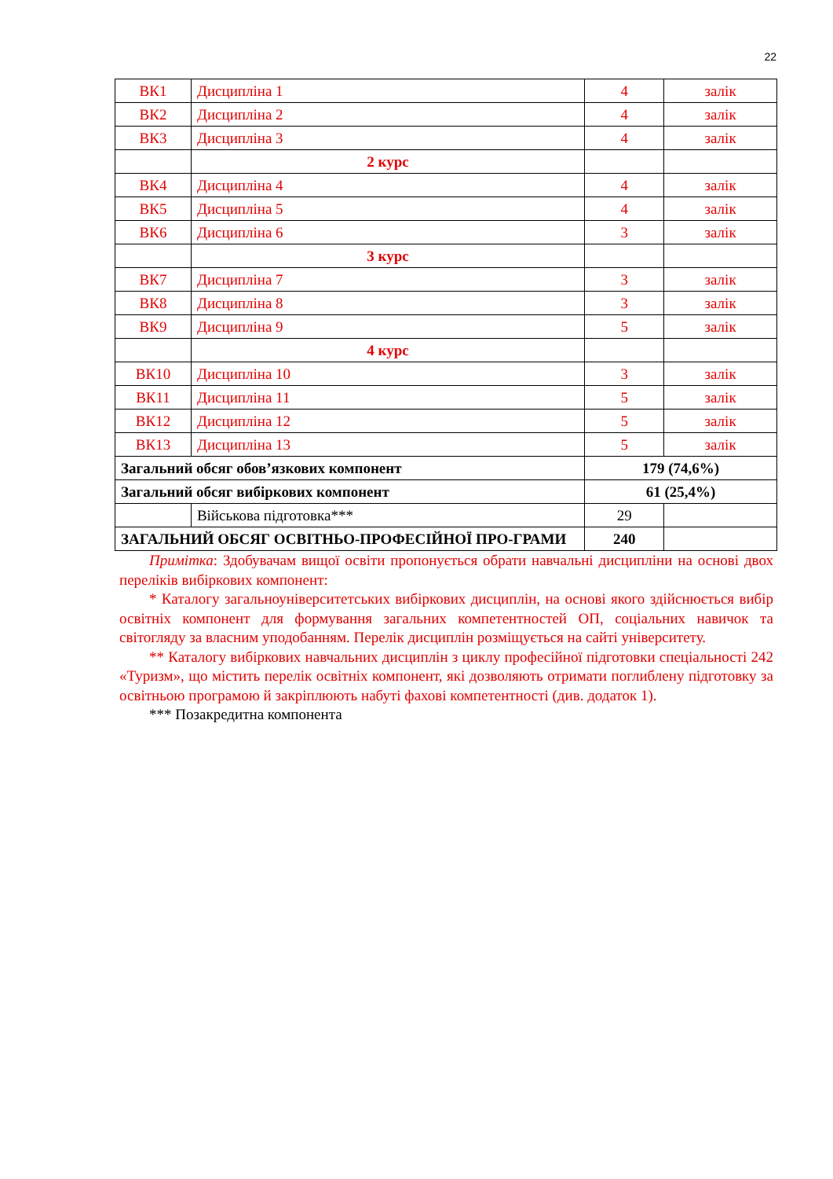22
| ВК1 | Дисципліна 1 | 4 | залік |
| ВК2 | Дисципліна 2 | 4 | залік |
| ВК3 | Дисципліна 3 | 4 | залік |
| | 2 курс | | |
| ВК4 | Дисципліна 4 | 4 | залік |
| ВК5 | Дисципліна 5 | 4 | залік |
| ВК6 | Дисципліна 6 | 3 | залік |
| | 3 курс | | |
| ВК7 | Дисципліна 7 | 3 | залік |
| ВК8 | Дисципліна 8 | 3 | залік |
| ВК9 | Дисципліна 9 | 5 | залік |
| | 4 курс | | |
| ВК10 | Дисципліна 10 | 3 | залік |
| ВК11 | Дисципліна 11 | 5 | залік |
| ВК12 | Дисципліна 12 | 5 | залік |
| ВК13 | Дисципліна 13 | 5 | залік |
| Загальний обсяг обов’язкових компонент | | 179 (74,6%) | |
| Загальний обсяг вибіркових компонент | | 61 (25,4%) | |
| | Військова підготовка*** | 29 | |
| ЗАГАЛЬНИЙ ОБСЯГ ОСВІТНЬО-ПРОФЕСІЙНОЇ ПРО-ГРАМИ | | 240 | |
Примітка: Здобувачам вищої освіти пропонується обрати навчальні дисципліни на основі двох переліків вибіркових компонент:
* Каталогу загальноуніверситетських вибіркових дисциплін, на основі якого здійснюється вибір освітніх компонент для формування загальних компетентностей ОП, соціальних навичок та світогляду за власним уподобанням. Перелік дисциплін розміщується на сайті університету.
** Каталогу вибіркових навчальних дисциплін з циклу професійної підготовки спеціальності 242 «Туризм», що містить перелік освітніх компонент, які дозволяють отримати поглиблену підготовку за освітньою програмою й закріплюють набуті фахові компетентності (див. додаток 1).
*** Позакредитна компонента